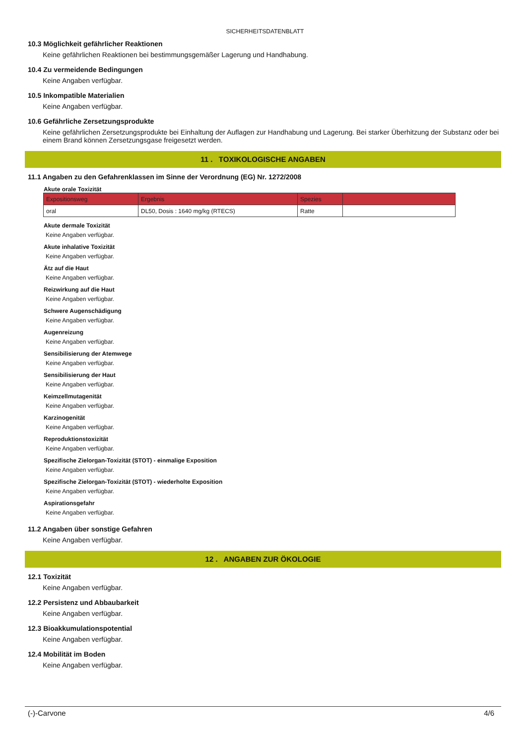SICHERHEITSDATENBLATT
10.3 Möglichkeit gefährlicher Reaktionen
Keine gefährlichen Reaktionen bei bestimmungsgemäßer Lagerung und Handhabung.
10.4 Zu vermeidende Bedingungen
Keine Angaben verfügbar.
10.5 Inkompatible Materialien
Keine Angaben verfügbar.
10.6 Gefährliche Zersetzungsprodukte
Keine gefährlichen Zersetzungsprodukte bei Einhaltung der Auflagen zur Handhabung und Lagerung. Bei starker Überhitzung der Substanz oder bei einem Brand können Zersetzungsgase freigesetzt werden.
11 . TOXIKOLOGISCHE ANGABEN
11.1 Angaben zu den Gefahrenklassen im Sinne der Verordnung (EG) Nr. 1272/2008
Akute orale Toxizität
| Expositionsweg | Ergebnis | Spezies | |
| --- | --- | --- | --- |
| oral | DL50, Dosis : 1640 mg/kg (RTECS) | Ratte | |
Akute dermale Toxizität
Keine Angaben verfügbar.
Akute inhalative Toxizität
Keine Angaben verfügbar.
Ätz auf die Haut
Keine Angaben verfügbar.
Reizwirkung auf die Haut
Keine Angaben verfügbar.
Schwere Augenschädigung
Keine Angaben verfügbar.
Augenreizung
Keine Angaben verfügbar.
Sensibilisierung der Atemwege
Keine Angaben verfügbar.
Sensibilisierung der Haut
Keine Angaben verfügbar.
Keimzellmutagenität
Keine Angaben verfügbar.
Karzinogenität
Keine Angaben verfügbar.
Reproduktionstoxizität
Keine Angaben verfügbar.
Spezifische Zielorgan-Toxizität (STOT) - einmalige Exposition
Keine Angaben verfügbar.
Spezifische Zielorgan-Toxizität (STOT) - wiederholte Exposition
Keine Angaben verfügbar.
Aspirationsgefahr
Keine Angaben verfügbar.
11.2 Angaben über sonstige Gefahren
Keine Angaben verfügbar.
12 . ANGABEN ZUR ÖKOLOGIE
12.1 Toxizität
Keine Angaben verfügbar.
12.2 Persistenz und Abbaubarkeit
Keine Angaben verfügbar.
12.3 Bioakkumulationspotential
Keine Angaben verfügbar.
12.4 Mobilität im Boden
Keine Angaben verfügbar.
(-)-Carvone 4/6